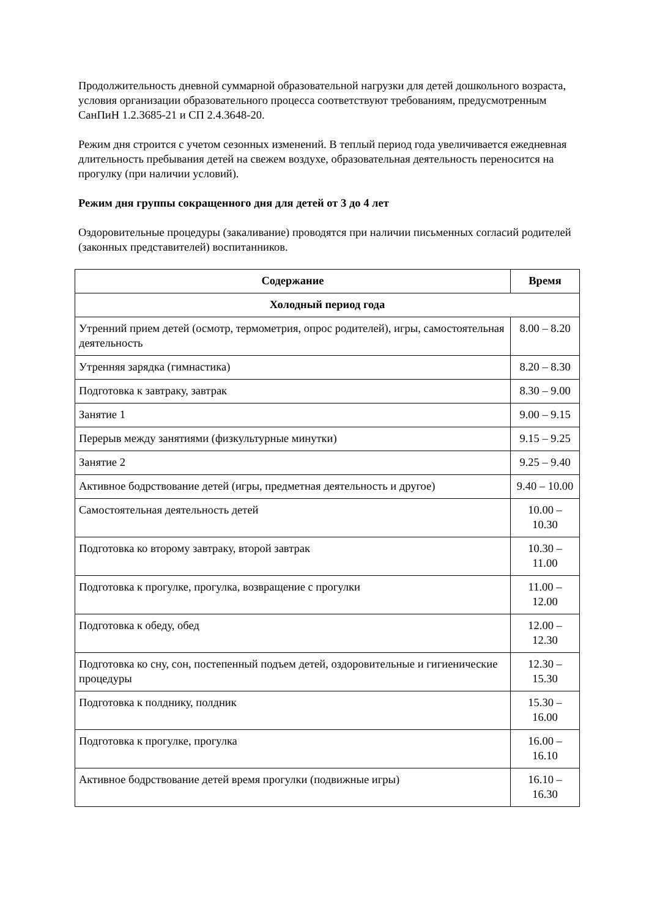Продолжительность дневной суммарной образовательной нагрузки для детей дошкольного возраста, условия организации образовательного процесса соответствуют требованиям, предусмотренным СанПиН 1.2.3685-21 и СП 2.4.3648-20.
Режим дня строится с учетом сезонных изменений. В теплый период года увеличивается ежедневная длительность пребывания детей на свежем воздухе, образовательная деятельность переносится на прогулку (при наличии условий).
Режим дня группы сокращенного дня для детей от 3 до 4 лет
Оздоровительные процедуры (закаливание) проводятся при наличии письменных согласий родителей (законных представителей) воспитанников.
| Содержание | Время |
| --- | --- |
| Холодный период года | |
| Утренний прием детей (осмотр, термометрия, опрос родителей), игры, самостоятельная деятельность | 8.00 – 8.20 |
| Утренняя зарядка (гимнастика) | 8.20 – 8.30 |
| Подготовка к завтраку, завтрак | 8.30 – 9.00 |
| Занятие 1 | 9.00 – 9.15 |
| Перерыв между занятиями (физкультурные минутки) | 9.15 – 9.25 |
| Занятие 2 | 9.25 – 9.40 |
| Активное бодрствование детей (игры, предметная деятельность и другое) | 9.40 – 10.00 |
| Самостоятельная деятельность детей | 10.00 – 10.30 |
| Подготовка ко второму завтраку, второй завтрак | 10.30 – 11.00 |
| Подготовка к прогулке, прогулка, возвращение с прогулки | 11.00 – 12.00 |
| Подготовка к обеду, обед | 12.00 – 12.30 |
| Подготовка ко сну, сон, постепенный подъем детей, оздоровительные и гигиенические процедуры | 12.30 – 15.30 |
| Подготовка к полднику, полдник | 15.30 – 16.00 |
| Подготовка к прогулке, прогулка | 16.00 – 16.10 |
| Активное бодрствование детей время прогулки (подвижные игры) | 16.10 – 16.30 |